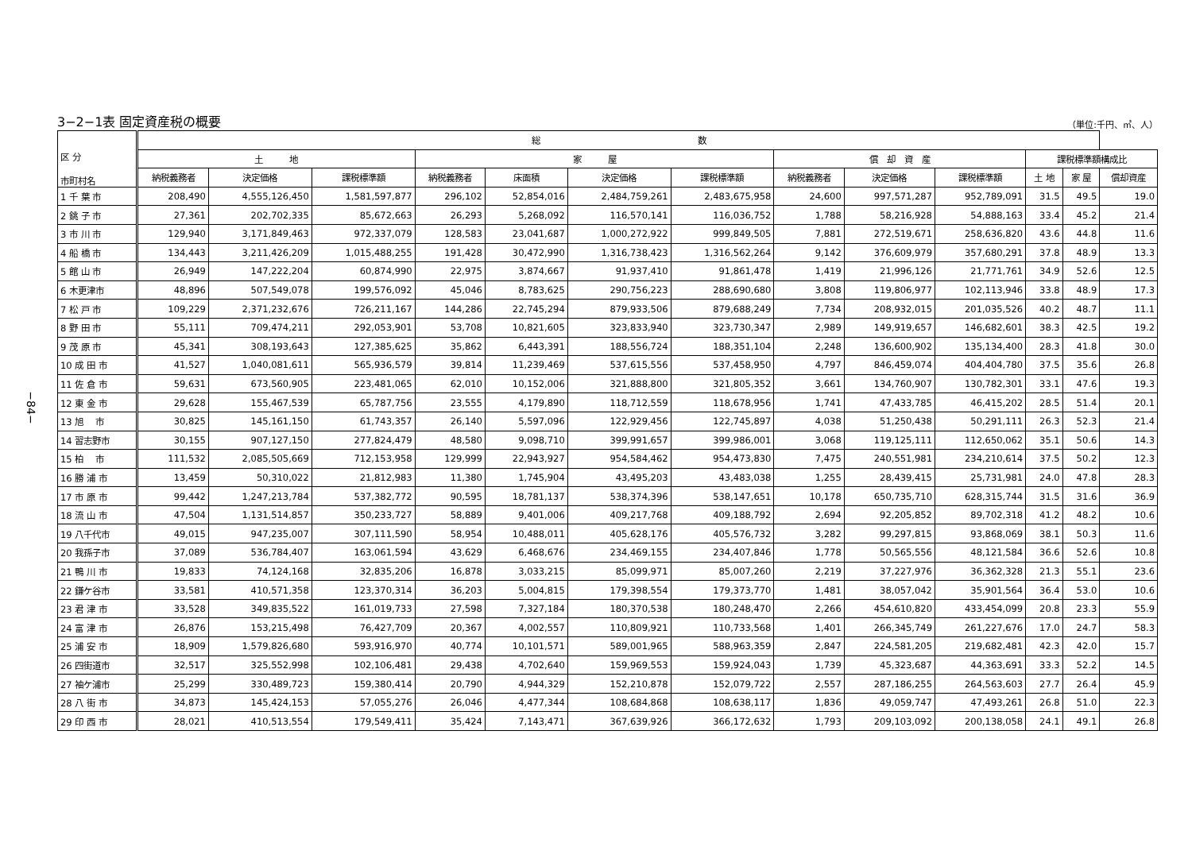−84−
3−2−1表 固定資産税の概要 （単位:千円、㎡、人）
| 区 分 市町村名 | 総 数 | | | | | | | | | | | | |
| --- | --- | --- | --- | --- | --- | --- | --- | --- | --- | --- | --- | --- | --- |
| | 土 地 | | | 家 屋 | | | | 償 却 資 産 | | | 課税標準額構成比 | | |
| | 納税義務者 | 決定価格 | 課税標準額 | 納税義務者 | 床面積 | 決定価格 | 課税標準額 | 納税義務者 | 決定価格 | 課税標準額 | 土 地 | 家 屋 | 償却資産 |
| 1 千 葉 市 | 208,490 | 4,555,126,450 | 1,581,597,877 | 296,102 | 52,854,016 | 2,484,759,261 | 2,483,675,958 | 24,600 | 997,571,287 | 952,789,091 | 31.5 | 49.5 | 19.0 |
| 2 銚 子 市 | 27,361 | 202,702,335 | 85,672,663 | 26,293 | 5,268,092 | 116,570,141 | 116,036,752 | 1,788 | 58,216,928 | 54,888,163 | 33.4 | 45.2 | 21.4 |
| 3 市 川 市 | 129,940 | 3,171,849,463 | 972,337,079 | 128,583 | 23,041,687 | 1,000,272,922 | 999,849,505 | 7,881 | 272,519,671 | 258,636,820 | 43.6 | 44.8 | 11.6 |
| 4 船 橋 市 | 134,443 | 3,211,426,209 | 1,015,488,255 | 191,428 | 30,472,990 | 1,316,738,423 | 1,316,562,264 | 9,142 | 376,609,979 | 357,680,291 | 37.8 | 48.9 | 13.3 |
| 5 館 山 市 | 26,949 | 147,222,204 | 60,874,990 | 22,975 | 3,874,667 | 91,937,410 | 91,861,478 | 1,419 | 21,996,126 | 21,771,761 | 34.9 | 52.6 | 12.5 |
| 6 木更津市 | 48,896 | 507,549,078 | 199,576,092 | 45,046 | 8,783,625 | 290,756,223 | 288,690,680 | 3,808 | 119,806,977 | 102,113,946 | 33.8 | 48.9 | 17.3 |
| 7 松 戸 市 | 109,229 | 2,371,232,676 | 726,211,167 | 144,286 | 22,745,294 | 879,933,506 | 879,688,249 | 7,734 | 208,932,015 | 201,035,526 | 40.2 | 48.7 | 11.1 |
| 8 野 田 市 | 55,111 | 709,474,211 | 292,053,901 | 53,708 | 10,821,605 | 323,833,940 | 323,730,347 | 2,989 | 149,919,657 | 146,682,601 | 38.3 | 42.5 | 19.2 |
| 9 茂 原 市 | 45,341 | 308,193,643 | 127,385,625 | 35,862 | 6,443,391 | 188,556,724 | 188,351,104 | 2,248 | 136,600,902 | 135,134,400 | 28.3 | 41.8 | 30.0 |
| 10 成 田 市 | 41,527 | 1,040,081,611 | 565,936,579 | 39,814 | 11,239,469 | 537,615,556 | 537,458,950 | 4,797 | 846,459,074 | 404,404,780 | 37.5 | 35.6 | 26.8 |
| 11 佐 倉 市 | 59,631 | 673,560,905 | 223,481,065 | 62,010 | 10,152,006 | 321,888,800 | 321,805,352 | 3,661 | 134,760,907 | 130,782,301 | 33.1 | 47.6 | 19.3 |
| 12 東 金 市 | 29,628 | 155,467,539 | 65,787,756 | 23,555 | 4,179,890 | 118,712,559 | 118,678,956 | 1,741 | 47,433,785 | 46,415,202 | 28.5 | 51.4 | 20.1 |
| 13 旭 市 | 30,825 | 145,161,150 | 61,743,357 | 26,140 | 5,597,096 | 122,929,456 | 122,745,897 | 4,038 | 51,250,438 | 50,291,111 | 26.3 | 52.3 | 21.4 |
| 14 習志野市 | 30,155 | 907,127,150 | 277,824,479 | 48,580 | 9,098,710 | 399,991,657 | 399,986,001 | 3,068 | 119,125,111 | 112,650,062 | 35.1 | 50.6 | 14.3 |
| 15 柏 市 | 111,532 | 2,085,505,669 | 712,153,958 | 129,999 | 22,943,927 | 954,584,462 | 954,473,830 | 7,475 | 240,551,981 | 234,210,614 | 37.5 | 50.2 | 12.3 |
| 16 勝 浦 市 | 13,459 | 50,310,022 | 21,812,983 | 11,380 | 1,745,904 | 43,495,203 | 43,483,038 | 1,255 | 28,439,415 | 25,731,981 | 24.0 | 47.8 | 28.3 |
| 17 市 原 市 | 99,442 | 1,247,213,784 | 537,382,772 | 90,595 | 18,781,137 | 538,374,396 | 538,147,651 | 10,178 | 650,735,710 | 628,315,744 | 31.5 | 31.6 | 36.9 |
| 18 流 山 市 | 47,504 | 1,131,514,857 | 350,233,727 | 58,889 | 9,401,006 | 409,217,768 | 409,188,792 | 2,694 | 92,205,852 | 89,702,318 | 41.2 | 48.2 | 10.6 |
| 19 八千代市 | 49,015 | 947,235,007 | 307,111,590 | 58,954 | 10,488,011 | 405,628,176 | 405,576,732 | 3,282 | 99,297,815 | 93,868,069 | 38.1 | 50.3 | 11.6 |
| 20 我孫子市 | 37,089 | 536,784,407 | 163,061,594 | 43,629 | 6,468,676 | 234,469,155 | 234,407,846 | 1,778 | 50,565,556 | 48,121,584 | 36.6 | 52.6 | 10.8 |
| 21 鴨 川 市 | 19,833 | 74,124,168 | 32,835,206 | 16,878 | 3,033,215 | 85,099,971 | 85,007,260 | 2,219 | 37,227,976 | 36,362,328 | 21.3 | 55.1 | 23.6 |
| 22 鎌ケ谷市 | 33,581 | 410,571,358 | 123,370,314 | 36,203 | 5,004,815 | 179,398,554 | 179,373,770 | 1,481 | 38,057,042 | 35,901,564 | 36.4 | 53.0 | 10.6 |
| 23 君 津 市 | 33,528 | 349,835,522 | 161,019,733 | 27,598 | 7,327,184 | 180,370,538 | 180,248,470 | 2,266 | 454,610,820 | 433,454,099 | 20.8 | 23.3 | 55.9 |
| 24 富 津 市 | 26,876 | 153,215,498 | 76,427,709 | 20,367 | 4,002,557 | 110,809,921 | 110,733,568 | 1,401 | 266,345,749 | 261,227,676 | 17.0 | 24.7 | 58.3 |
| 25 浦 安 市 | 18,909 | 1,579,826,680 | 593,916,970 | 40,774 | 10,101,571 | 589,001,965 | 588,963,359 | 2,847 | 224,581,205 | 219,682,481 | 42.3 | 42.0 | 15.7 |
| 26 四街道市 | 32,517 | 325,552,998 | 102,106,481 | 29,438 | 4,702,640 | 159,969,553 | 159,924,043 | 1,739 | 45,323,687 | 44,363,691 | 33.3 | 52.2 | 14.5 |
| 27 袖ケ浦市 | 25,299 | 330,489,723 | 159,380,414 | 20,790 | 4,944,329 | 152,210,878 | 152,079,722 | 2,557 | 287,186,255 | 264,563,603 | 27.7 | 26.4 | 45.9 |
| 28 八 街 市 | 34,873 | 145,424,153 | 57,055,276 | 26,046 | 4,477,344 | 108,684,868 | 108,638,117 | 1,836 | 49,059,747 | 47,493,261 | 26.8 | 51.0 | 22.3 |
| 29 印 西 市 | 28,021 | 410,513,554 | 179,549,411 | 35,424 | 7,143,471 | 367,639,926 | 366,172,632 | 1,793 | 209,103,092 | 200,138,058 | 24.1 | 49.1 | 26.8 |